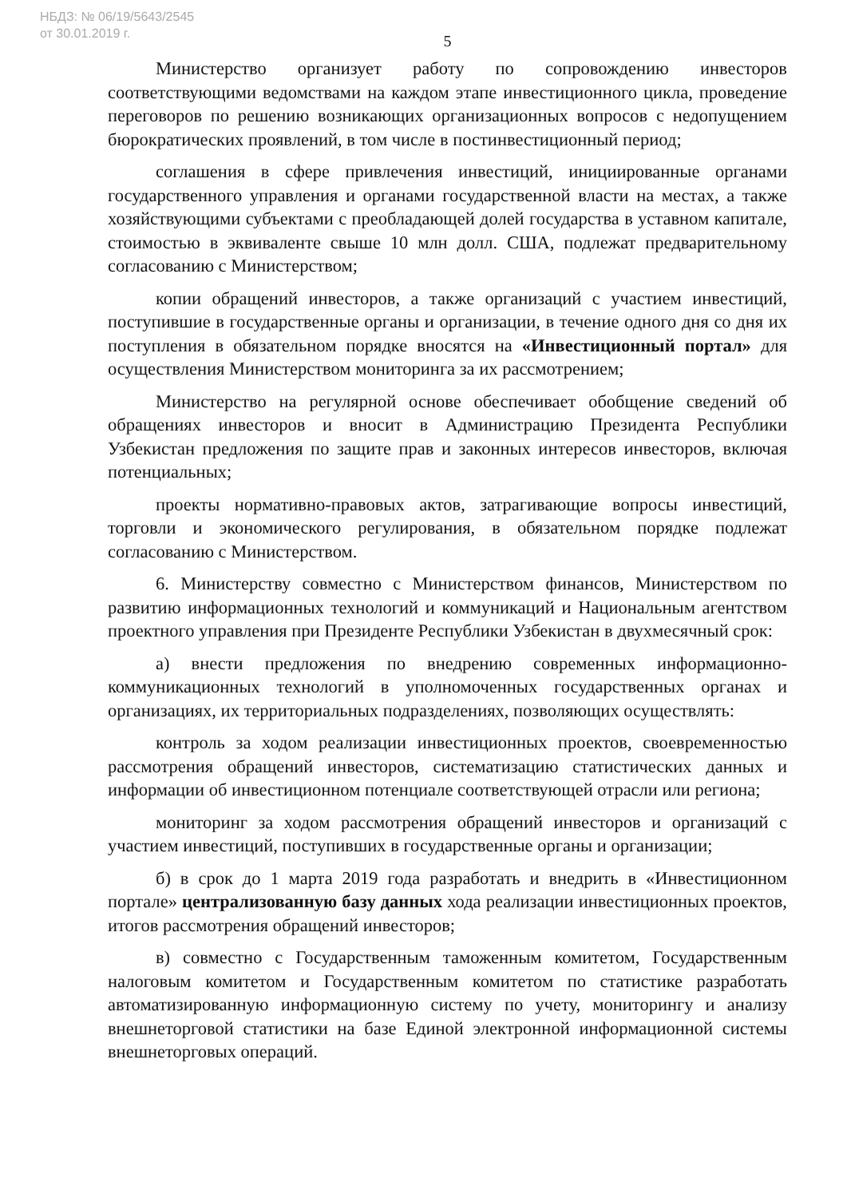НБДЗ: № 06/19/5643/2545
от 30.01.2019 г.
5
Министерство организует работу по сопровождению инвесторов соответствующими ведомствами на каждом этапе инвестиционного цикла, проведение переговоров по решению возникающих организационных вопросов с недопущением бюрократических проявлений, в том числе в постинвестиционный период;
соглашения в сфере привлечения инвестиций, инициированные органами государственного управления и органами государственной власти на местах, а также хозяйствующими субъектами с преобладающей долей государства в уставном капитале, стоимостью в эквиваленте свыше 10 млн долл. США, подлежат предварительному согласованию с Министерством;
копии обращений инвесторов, а также организаций с участием инвестиций, поступившие в государственные органы и организации, в течение одного дня со дня их поступления в обязательном порядке вносятся на «Инвестиционный портал» для осуществления Министерством мониторинга за их рассмотрением;
Министерство на регулярной основе обеспечивает обобщение сведений об обращениях инвесторов и вносит в Администрацию Президента Республики Узбекистан предложения по защите прав и законных интересов инвесторов, включая потенциальных;
проекты нормативно-правовых актов, затрагивающие вопросы инвестиций, торговли и экономического регулирования, в обязательном порядке подлежат согласованию с Министерством.
6. Министерству совместно с Министерством финансов, Министерством по развитию информационных технологий и коммуникаций и Национальным агентством проектного управления при Президенте Республики Узбекистан в двухмесячный срок:
а) внести предложения по внедрению современных информационно-коммуникационных технологий в уполномоченных государственных органах и организациях, их территориальных подразделениях, позволяющих осуществлять:
контроль за ходом реализации инвестиционных проектов, своевременностью рассмотрения обращений инвесторов, систематизацию статистических данных и информации об инвестиционном потенциале соответствующей отрасли или региона;
мониторинг за ходом рассмотрения обращений инвесторов и организаций с участием инвестиций, поступивших в государственные органы и организации;
б) в срок до 1 марта 2019 года разработать и внедрить в «Инвестиционном портале» централизованную базу данных хода реализации инвестиционных проектов, итогов рассмотрения обращений инвесторов;
в) совместно с Государственным таможенным комитетом, Государственным налоговым комитетом и Государственным комитетом по статистике разработать автоматизированную информационную систему по учету, мониторингу и анализу внешнеторговой статистики на базе Единой электронной информационной системы внешнеторговых операций.